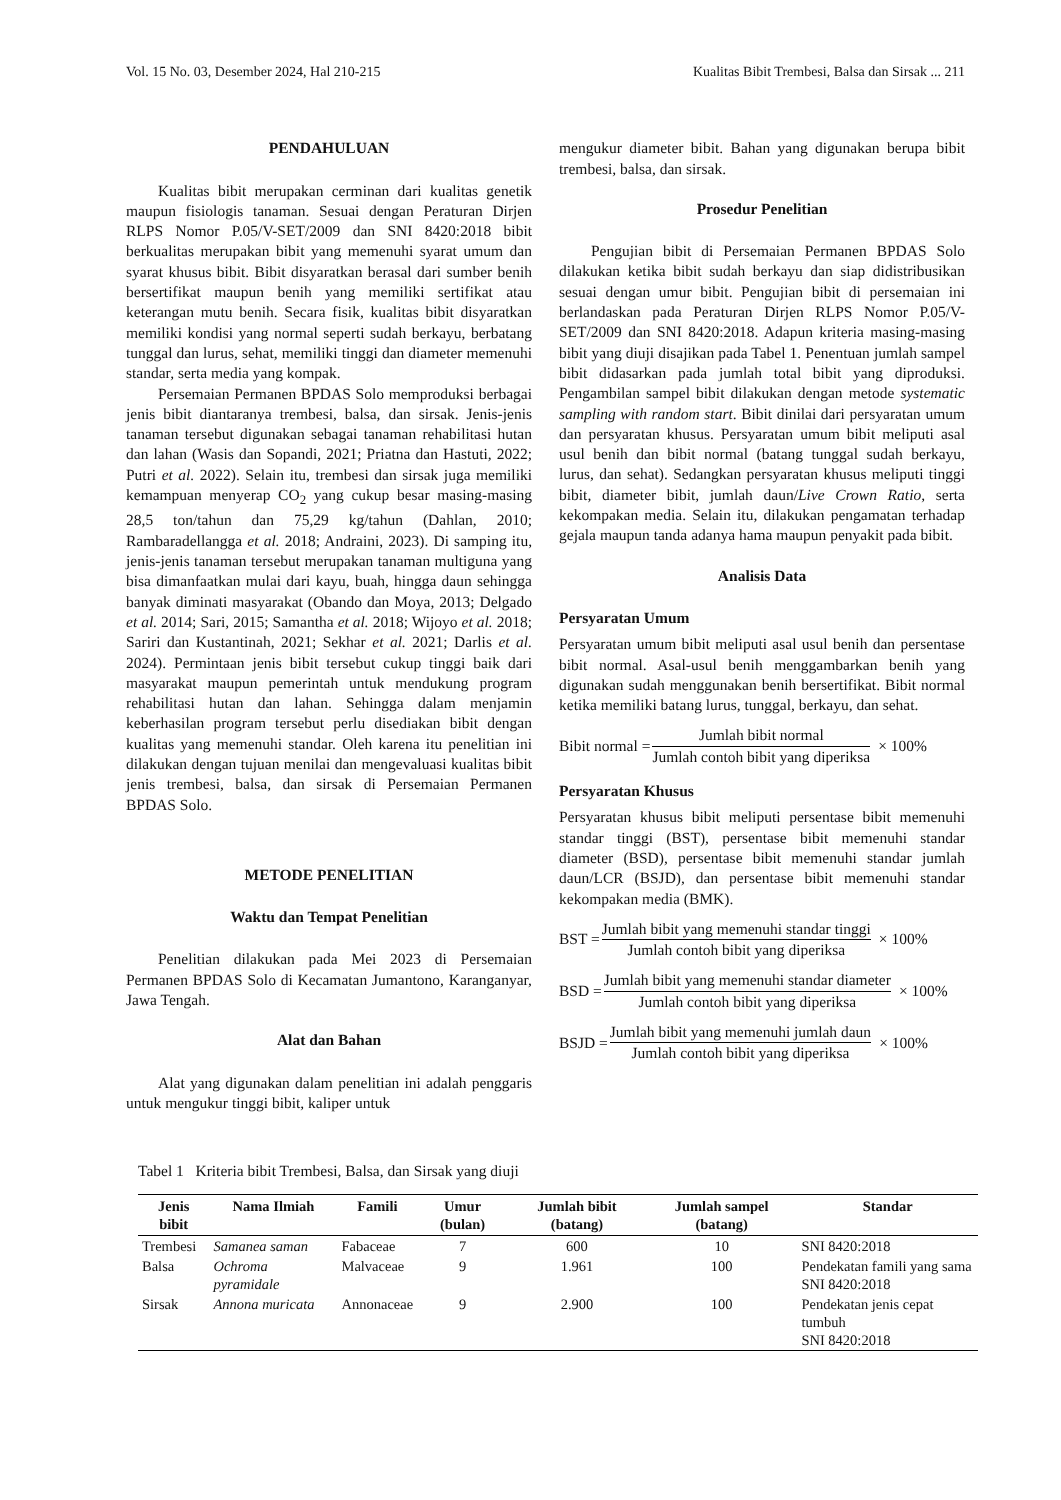Vol. 15 No. 03, Desember 2024, Hal 210-215 Kualitas Bibit Trembesi, Balsa dan Sirsak ... 211
PENDAHULUAN
Kualitas bibit merupakan cerminan dari kualitas genetik maupun fisiologis tanaman. Sesuai dengan Peraturan Dirjen RLPS Nomor P.05/V-SET/2009 dan SNI 8420:2018 bibit berkualitas merupakan bibit yang memenuhi syarat umum dan syarat khusus bibit. Bibit disyaratkan berasal dari sumber benih bersertifikat maupun benih yang memiliki sertifikat atau keterangan mutu benih. Secara fisik, kualitas bibit disyaratkan memiliki kondisi yang normal seperti sudah berkayu, berbatang tunggal dan lurus, sehat, memiliki tinggi dan diameter memenuhi standar, serta media yang kompak.
Persemaian Permanen BPDAS Solo memproduksi berbagai jenis bibit diantaranya trembesi, balsa, dan sirsak. Jenis-jenis tanaman tersebut digunakan sebagai tanaman rehabilitasi hutan dan lahan (Wasis dan Sopandi, 2021; Priatna dan Hastuti, 2022; Putri et al. 2022). Selain itu, trembesi dan sirsak juga memiliki kemampuan menyerap CO<sub>2</sub> yang cukup besar masing-masing 28,5 ton/tahun dan 75,29 kg/tahun (Dahlan, 2010; Rambaradellangga et al. 2018; Andraini, 2023). Di samping itu, jenis-jenis tanaman tersebut merupakan tanaman multiguna yang bisa dimanfaatkan mulai dari kayu, buah, hingga daun sehingga banyak diminati masyarakat (Obando dan Moya, 2013; Delgado et al. 2014; Sari, 2015; Samantha et al. 2018; Wijoyo et al. 2018; Sariri dan Kustantinah, 2021; Sekhar et al. 2021; Darlis et al. 2024). Permintaan jenis bibit tersebut cukup tinggi baik dari masyarakat maupun pemerintah untuk mendukung program rehabilitasi hutan dan lahan. Sehingga dalam menjamin keberhasilan program tersebut perlu disediakan bibit dengan kualitas yang memenuhi standar. Oleh karena itu penelitian ini dilakukan dengan tujuan menilai dan mengevaluasi kualitas bibit jenis trembesi, balsa, dan sirsak di Persemaian Permanen BPDAS Solo.
METODE PENELITIAN
Waktu dan Tempat Penelitian
Penelitian dilakukan pada Mei 2023 di Persemaian Permanen BPDAS Solo di Kecamatan Jumantono, Karanganyar, Jawa Tengah.
Alat dan Bahan
Alat yang digunakan dalam penelitian ini adalah penggaris untuk mengukur tinggi bibit, kaliper untuk
mengukur diameter bibit. Bahan yang digunakan berupa bibit trembesi, balsa, dan sirsak.
Prosedur Penelitian
Pengujian bibit di Persemaian Permanen BPDAS Solo dilakukan ketika bibit sudah berkayu dan siap didistribusikan sesuai dengan umur bibit. Pengujian bibit di persemaian ini berlandaskan pada Peraturan Dirjen RLPS Nomor P.05/V-SET/2009 dan SNI 8420:2018. Adapun kriteria masing-masing bibit yang diuji disajikan pada Tabel 1. Penentuan jumlah sampel bibit didasarkan pada jumlah total bibit yang diproduksi. Pengambilan sampel bibit dilakukan dengan metode systematic sampling with random start. Bibit dinilai dari persyaratan umum dan persyaratan khusus. Persyaratan umum bibit meliputi asal usul benih dan bibit normal (batang tunggal sudah berkayu, lurus, dan sehat). Sedangkan persyaratan khusus meliputi tinggi bibit, diameter bibit, jumlah daun/Live Crown Ratio, serta kekompakan media. Selain itu, dilakukan pengamatan terhadap gejala maupun tanda adanya hama maupun penyakit pada bibit.
Analisis Data
Persyaratan Umum
Persyaratan umum bibit meliputi asal usul benih dan persentase bibit normal. Asal-usul benih menggambarkan benih yang digunakan sudah menggunakan benih bersertifikat. Bibit normal ketika memiliki batang lurus, tunggal, berkayu, dan sehat.
Bibit normal = Jumlah bibit normal Jumlah contoh bibit yang diperiksa × 100%
Persyaratan Khusus
Persyaratan khusus bibit meliputi persentase bibit memenuhi standar tinggi (BST), persentase bibit memenuhi standar diameter (BSD), persentase bibit memenuhi standar jumlah daun/LCR (BSJD), dan persentase bibit memenuhi standar kekompakan media (BMK).
BST = Jumlah bibit yang memenuhi standar tinggi Jumlah contoh bibit yang diperiksa × 100%
BSD = Jumlah bibit yang memenuhi standar diameter Jumlah contoh bibit yang diperiksa × 100%
BSJD = Jumlah bibit yang memenuhi jumlah daun Jumlah contoh bibit yang diperiksa × 100%
Tabel 1 Kriteria bibit Trembesi, Balsa, dan Sirsak yang diuji
| Jenis bibit | Nama Ilmiah | Famili | Umur (bulan) | Jumlah bibit (batang) | Jumlah sampel (batang) | Standar |
| --- | --- | --- | --- | --- | --- | --- |
| Trembesi | Samanea saman | Fabaceae | 7 | 600 | 10 | SNI 8420:2018 |
| Balsa | Ochroma pyramidale | Malvaceae | 9 | 1.961 | 100 | Pendekatan famili yang sama SNI 8420:2018 |
| Sirsak | Annona muricata | Annonaceae | 9 | 2.900 | 100 | Pendekatan jenis cepat tumbuh SNI 8420:2018 |